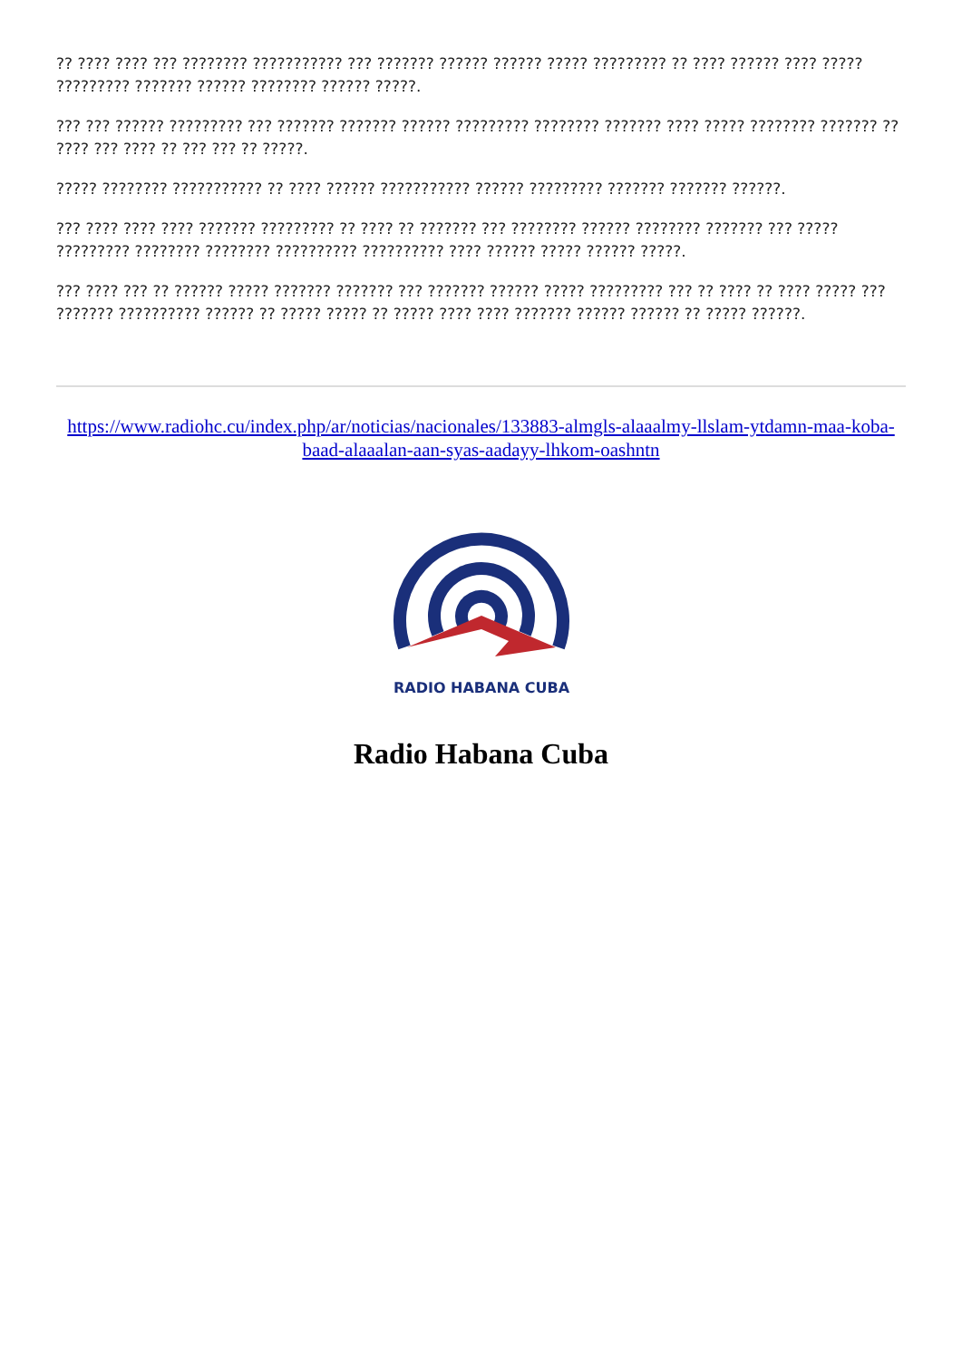?? ???? ???? ??? ???????? ??????????? ??? ??????? ?????? ?????? ????? ????????? ?? ???? ?????? ???? ????? ????????? ??????? ?????? ???????? ?????? ?????.
??? ??? ?????? ????????? ??? ??????? ??????? ?????? ????????? ???????? ??????? ???? ????? ???????? ??????? ?? ???? ??? ???? ?? ??? ??? ?? ?????.
????? ???????? ??????????? ?? ???? ?????? ??????????? ?????? ????????? ??????? ??????? ??????.
??? ???? ???? ???? ??????? ????????? ?? ???? ?? ??????? ??? ???????? ?????? ???????? ??????? ??? ????? ????????? ???????? ???????? ?????????? ?????????? ???? ?????? ????? ?????? ?????.
??? ???? ??? ?? ?????? ????? ??????? ??????? ??? ??????? ?????? ????? ????????? ??? ?? ???? ?? ???? ????? ??? ??????? ?????????? ?????? ?? ????? ????? ?? ????? ???? ???? ??????? ?????? ?????? ?? ????? ??????.
https://www.radiohc.cu/index.php/ar/noticias/nacionales/133883-almgls-alaaalmy-llslam-ytdamn-maa-koba-baad-alaaalan-aan-syas-aadayy-lhkom-oashntn
RADIO HABANA CUBA
Radio Habana Cuba